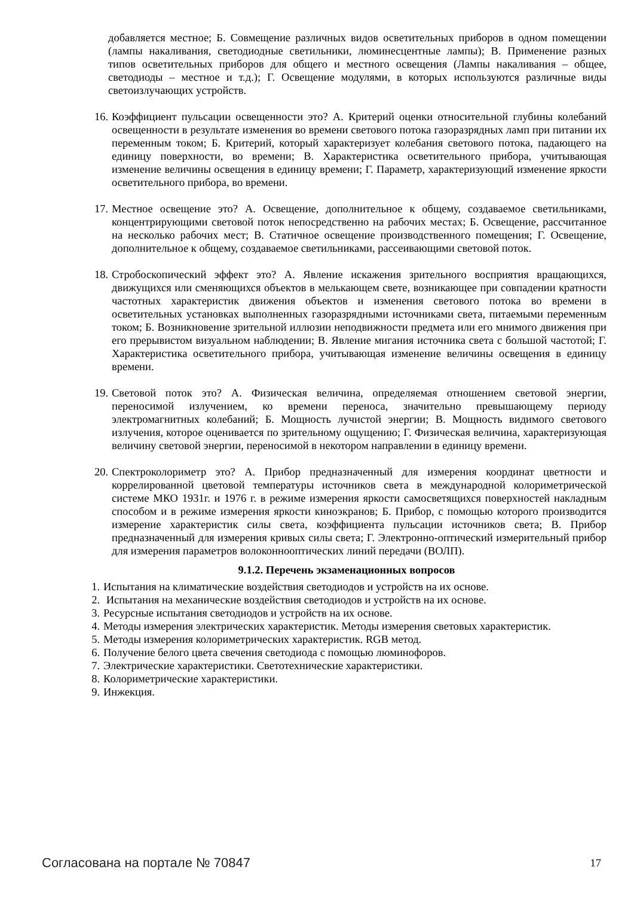добавляется местное; Б. Совмещение различных видов осветительных приборов в одном помещении (лампы накаливания, светодиодные светильники, люминесцентные лампы); В. Применение разных типов осветительных приборов для общего и местного освещения (Лампы накаливания – общее, светодиоды – местное и т.д.); Г. Освещение модулями, в которых используются различные виды светоизлучающих устройств.
16. Коэффициент пульсации освещенности это? А. Критерий оценки относительной глубины колебаний освещенности в результате изменения во времени светового потока газоразрядных ламп при питании их переменным током; Б. Критерий, который характеризует колебания светового потока, падающего на единицу поверхности, во времени; В. Характеристика осветительного прибора, учитывающая изменение величины освещения в единицу времени; Г. Параметр, характеризующий изменение яркости осветительного прибора, во времени.
17. Местное освещение это? А. Освещение, дополнительное к общему, создаваемое светильниками, концентрирующими световой поток непосредственно на рабочих местах; Б. Освещение, рассчитанное на несколько рабочих мест; В. Статичное освещение производственного помещения; Г. Освещение, дополнительное к общему, создаваемое светильниками, рассеивающими световой поток.
18. Стробоскопический эффект это? А. Явление искажения зрительного восприятия вращающихся, движущихся или сменяющихся объектов в мелькающем свете, возникающее при совпадении кратности частотных характеристик движения объектов и изменения светового потока во времени в осветительных установках выполненных газоразрядными источниками света, питаемыми переменным током; Б. Возникновение зрительной иллюзии неподвижности предмета или его мнимого движения при его прерывистом визуальном наблюдении; В. Явление мигания источника света с большой частотой; Г. Характеристика осветительного прибора, учитывающая изменение величины освещения в единицу времени.
19. Световой поток это? А. Физическая величина, определяемая отношением световой энергии, переносимой излучением, ко времени переноса, значительно превышающему периоду электромагнитных колебаний; Б. Мощность лучистой энергии; В. Мощность видимого светового излучения, которое оценивается по зрительному ощущению; Г. Физическая величина, характеризующая величину световой энергии, переносимой в некотором направлении в единицу времени.
20. Спектроколориметр это? А. Прибор предназначенный для измерения координат цветности и коррелированной цветовой температуры источников света в международной колориметрической системе МКО 1931г. и 1976 г. в режиме измерения яркости самосветящихся поверхностей накладным способом и в режиме измерения яркости киноэкранов; Б. Прибор, с помощью которого производится измерение характеристик силы света, коэффициента пульсации источников света; В. Прибор предназначенный для измерения кривых силы света; Г. Электронно-оптический измерительный прибор для измерения параметров волоконнооптических линий передачи (ВОЛП).
9.1.2. Перечень экзаменационных вопросов
1. Испытания на климатические воздействия светодиодов и устройств на их основе.
2. Испытания на механические воздействия светодиодов и устройств на их основе.
3. Ресурсные испытания светодиодов и устройств на их основе.
4. Методы измерения электрических характеристик. Методы измерения световых характеристик.
5. Методы измерения колориметрических характеристик. RGB метод.
6. Получение белого цвета свечения светодиода с помощью люминофоров.
7. Электрические характеристики. Светотехнические характеристики.
8. Колориметрические характеристики.
9. Инжекция.
Согласована на портале № 70847 17